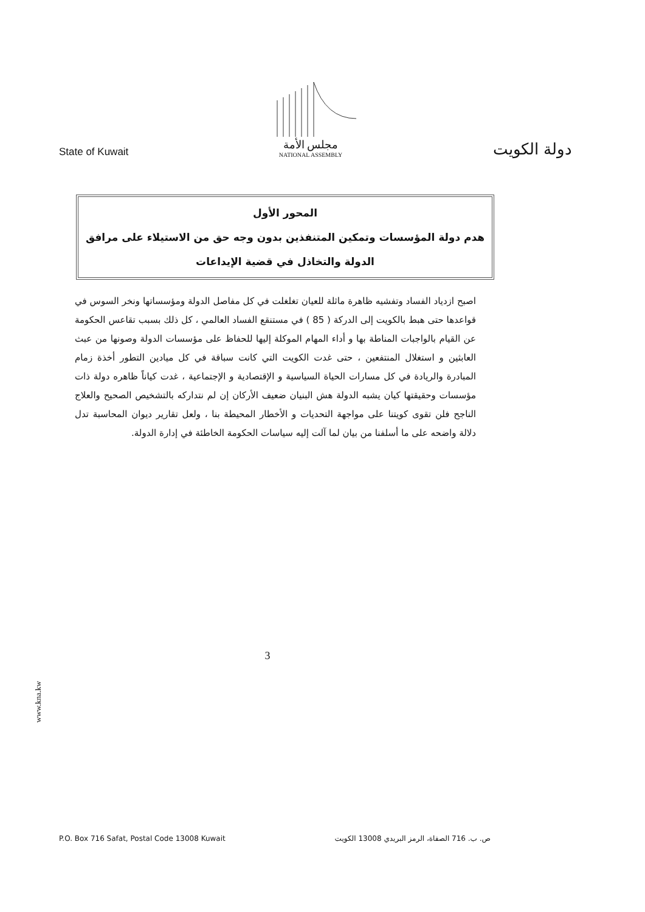State of Kuwait
مجلس الأمة
NATIONAL ASSEMBLY
دولة الكويت
المحور الأول
هدم دولة المؤسسات وتمكين المتنفذين بدون وجه حق من الاستيلاء على مرافق الدولة والتخاذل في قضية الإيداعات
اصبح ازدياد الفساد وتفشيه ظاهرة ماثلة للعيان تغلغلت في كل مفاصل الدولة ومؤسساتها ونخر السوس في قواعدها حتى هبط بالكويت إلى الدركة ( 85 ) في مستنقع الفساد العالمي ، كل ذلك بسبب تقاعس الحكومة عن القيام بالواجبات المناطة بها و أداء المهام الموكلة إليها للحفاظ على مؤسسات الدولة وصونها من عبث العابثين و استغلال المنتفعين ، حتى غدت الكويت التي كانت سباقة في كل ميادين التطور أخذة زمام المبادرة والريادة في كل مسارات الحياة السياسية و الإقتصادية و الإجتماعية ، غدت كياناً ظاهره دولة ذات مؤسسات وحقيقتها كيان يشبه الدولة هش البنيان ضعيف الأركان إن لم نتداركه بالتشخيص الصحيح والعلاج الناجح فلن تقوى كويتنا على مواجهة التحديات و الأخطار المحيطة بنا ، ولعل تقارير ديوان المحاسبة تدل دلالة واضحه على ما أسلفنا من بيان لما آلت إليه سياسات الحكومة الخاطئة في إدارة الدولة.
3
www.kna.kw
P.O. Box 716 Safat, Postal Code 13008 Kuwait ص. ب. 716 الصفاة، الرمز البريدي 13008 الكويت